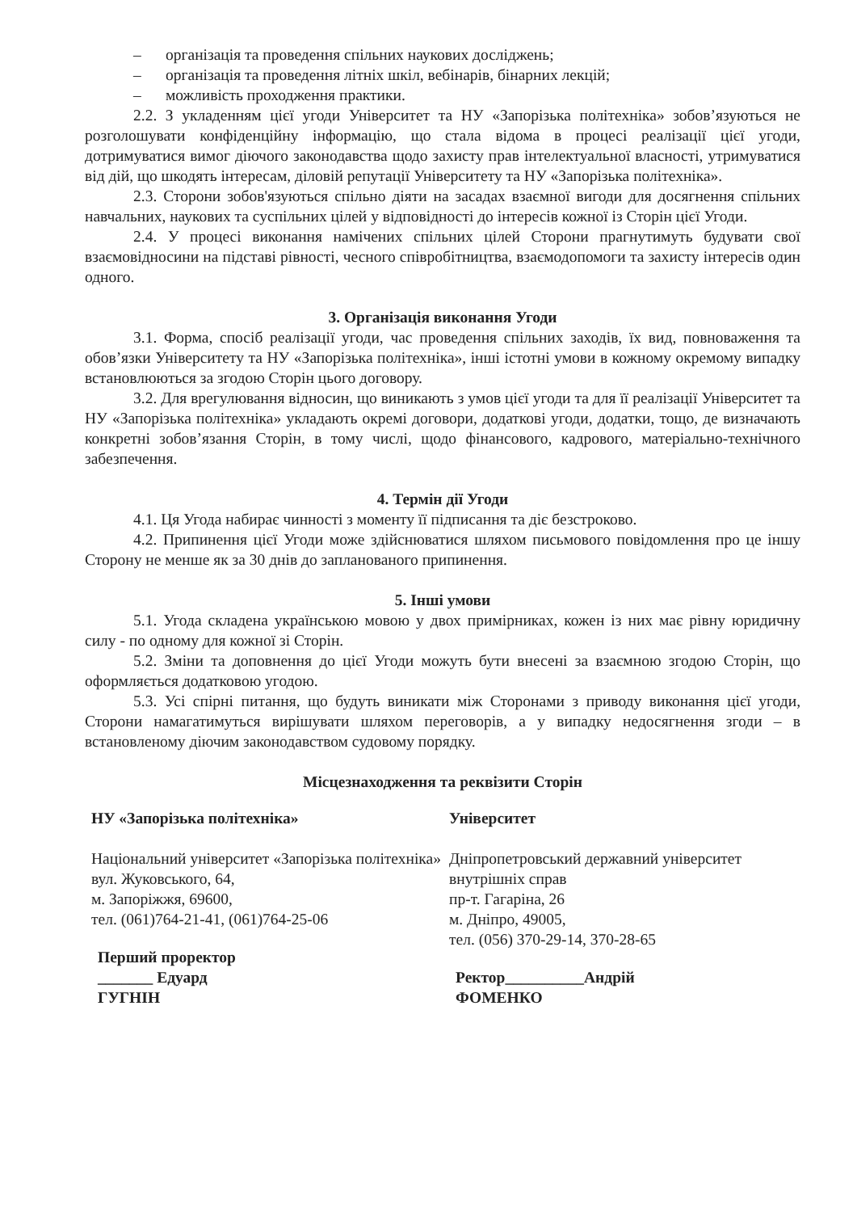– організація та проведення спільних наукових досліджень;
– організація та проведення літніх шкіл, вебінарів, бінарних лекцій;
– можливість проходження практики.
2.2. З укладенням цієї угоди Університет та НУ «Запорізька політехніка» зобов’язуються не розголошувати конфіденційну інформацію, що стала відома в процесі реалізації цієї угоди, дотримуватися вимог діючого законодавства щодо захисту прав інтелектуальної власності, утримуватися від дій, що шкодять інтересам, діловій репутації Університету та НУ «Запорізька політехніка».
2.3. Сторони зобов'язуються спільно діяти на засадах взаємної вигоди для досягнення спільних навчальних, наукових та суспільних цілей у відповідності до інтересів кожної із Сторін цієї Угоди.
2.4. У процесі виконання намічених спільних цілей Сторони прагнутимуть будувати свої взаємовідносини на підставі рівності, чесного співробітництва, взаємодопомоги та захисту інтересів один одного.
3. Організація виконання Угоди
3.1. Форма, спосіб реалізації угоди, час проведення спільних заходів, їх вид, повноваження та обов’язки Університету та НУ «Запорізька політехніка», інші істотні умови в кожному окремому випадку встановлюються за згодою Сторін цього договору.
3.2. Для врегулювання відносин, що виникають з умов цієї угоди та для її реалізації Університет та НУ «Запорізька політехніка» укладають окремі договори, додаткові угоди, додатки, тощо, де визначають конкретні зобов’язання Сторін, в тому числі, щодо фінансового, кадрового, матеріально-технічного забезпечення.
4. Термін дії Угоди
4.1. Ця Угода набирає чинності з моменту її підписання та діє безстроково.
4.2. Припинення цієї Угоди може здійснюватися шляхом письмового повідомлення про це іншу Сторону не менше як за 30 днів до запланованого припинення.
5. Інші умови
5.1. Угода складена українською мовою у двох примірниках, кожен із них має рівну юридичну силу - по одному для кожної зі Сторін.
5.2. Зміни та доповнення до цієї Угоди можуть бути внесені за взаємною згодою Сторін, що оформляється додатковою угодою.
5.3. Усі спірні питання, що будуть виникати між Сторонами з приводу виконання цієї угоди, Сторони намагатимуться вирішувати шляхом переговорів, а у випадку недосягнення згоди – в встановленому діючим законодавством судовому порядку.
Місцезнаходження та реквізити Сторін
НУ «Запорізька політехніка»
Національний університет «Запорізька політехніка»
вул. Жуковського, 64,
м. Запоріжжя, 69600,
тел. (061)764-21-41, (061)764-25-06
Перший проректор _______ Едуард ГУГНІН
Університет
Дніпропетровський державний університет внутрішніх справ
пр-т. Гагаріна, 26
м. Дніпро, 49005,
тел. (056) 370-29-14, 370-28-65
Ректор__________Андрій ФОМЕНКО